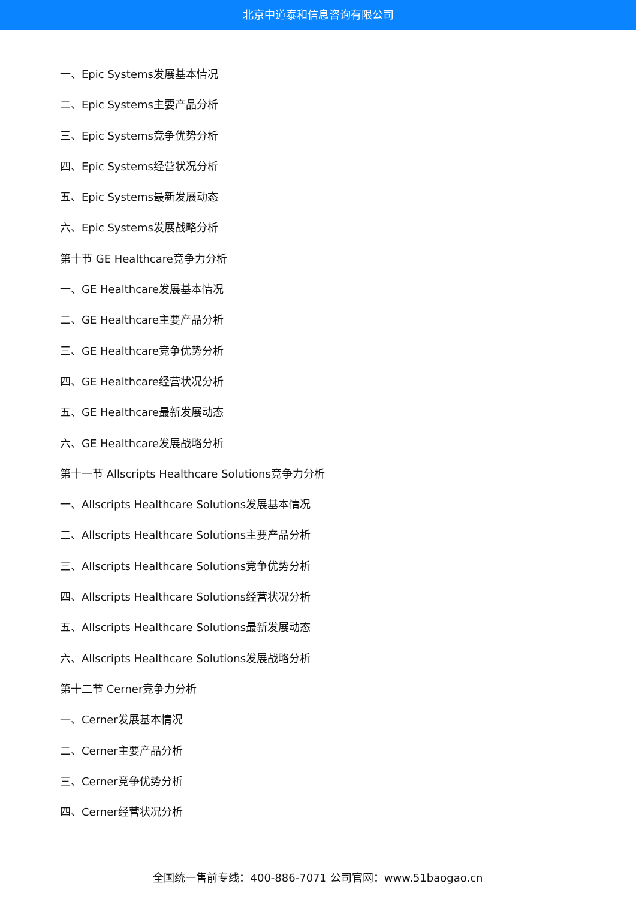北京中道泰和信息咨询有限公司
一、Epic Systems发展基本情况
二、Epic Systems主要产品分析
三、Epic Systems竞争优势分析
四、Epic Systems经营状况分析
五、Epic Systems最新发展动态
六、Epic Systems发展战略分析
第十节 GE Healthcare竞争力分析
一、GE Healthcare发展基本情况
二、GE Healthcare主要产品分析
三、GE Healthcare竞争优势分析
四、GE Healthcare经营状况分析
五、GE Healthcare最新发展动态
六、GE Healthcare发展战略分析
第十一节 Allscripts Healthcare Solutions竞争力分析
一、Allscripts Healthcare Solutions发展基本情况
二、Allscripts Healthcare Solutions主要产品分析
三、Allscripts Healthcare Solutions竞争优势分析
四、Allscripts Healthcare Solutions经营状况分析
五、Allscripts Healthcare Solutions最新发展动态
六、Allscripts Healthcare Solutions发展战略分析
第十二节 Cerner竞争力分析
一、Cerner发展基本情况
二、Cerner主要产品分析
三、Cerner竞争优势分析
四、Cerner经营状况分析
全国统一售前专线：400-886-7071 公司官网：www.51baogao.cn